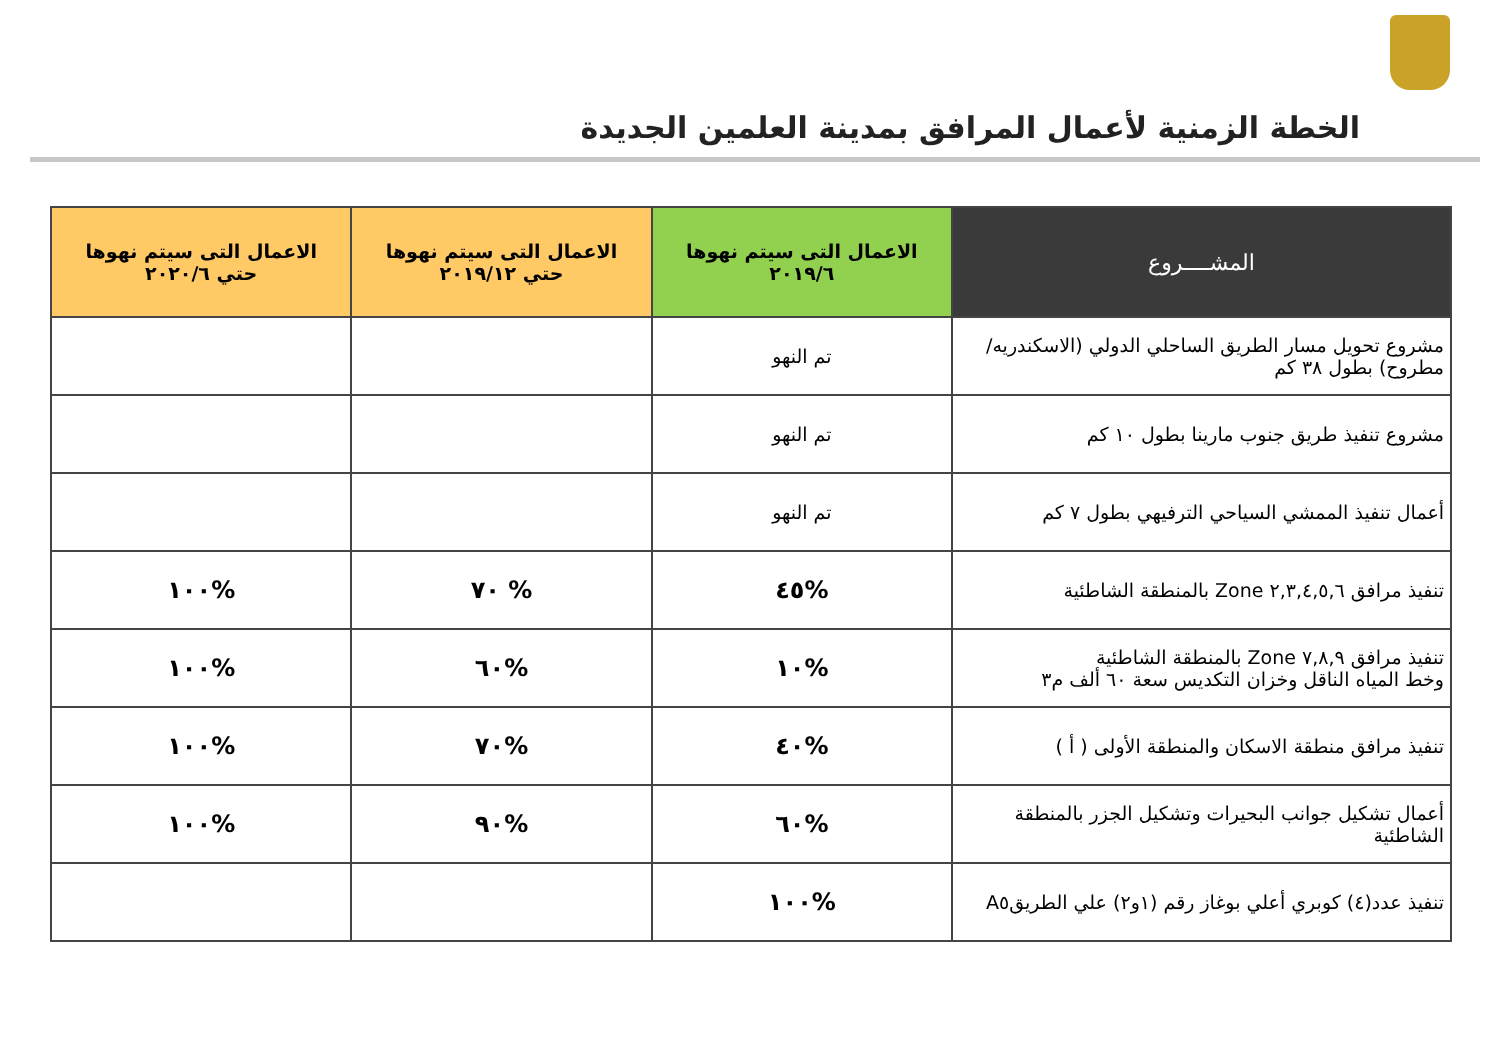الخطة الزمنية لأعمال المرافق بمدينة العلمين الجديدة
| المشــــروع | الاعمال التى سيتم نهوها ٢٠١٩/٦ | الاعمال التى سيتم نهوها حتي ٢٠١٩/١٢ | الاعمال التى سيتم نهوها حتي ٢٠٢٠/٦ |
| --- | --- | --- | --- |
| مشروع تحويل مسار الطريق الساحلي الدولي (الاسكندريه/مطروح) بطول ٣٨ كم | تم النهو | | |
| مشروع تنفيذ طريق جنوب مارينا بطول ١٠ كم | تم النهو | | |
| أعمال تنفيذ الممشي السياحي الترفيهي بطول ٧ كم | تم النهو | | |
| تنفيذ مرافق ٢,٣,٤,٥,٦ Zone بالمنطقة الشاطئية | %٤٥ | % ٧٠ | %١٠٠ |
| تنفيذ مرافق ٧,٨,٩ Zone بالمنطقة الشاطئية وخط المياه الناقل وخزان التكديس سعة ٦٠ ألف م٣ | %١٠ | %٦٠ | %١٠٠ |
| تنفيذ مرافق منطقة الاسكان والمنطقة الأولى ( أ ) | %٤٠ | %٧٠ | %١٠٠ |
| أعمال تشكيل جوانب البحيرات وتشكيل الجزر بالمنطقة الشاطئية | %٦٠ | %٩٠ | %١٠٠ |
| تنفيذ عدد(٤) كوبري أعلي بوغاز رقم (١و٢) علي الطريقA٥ | %١٠٠ | | |